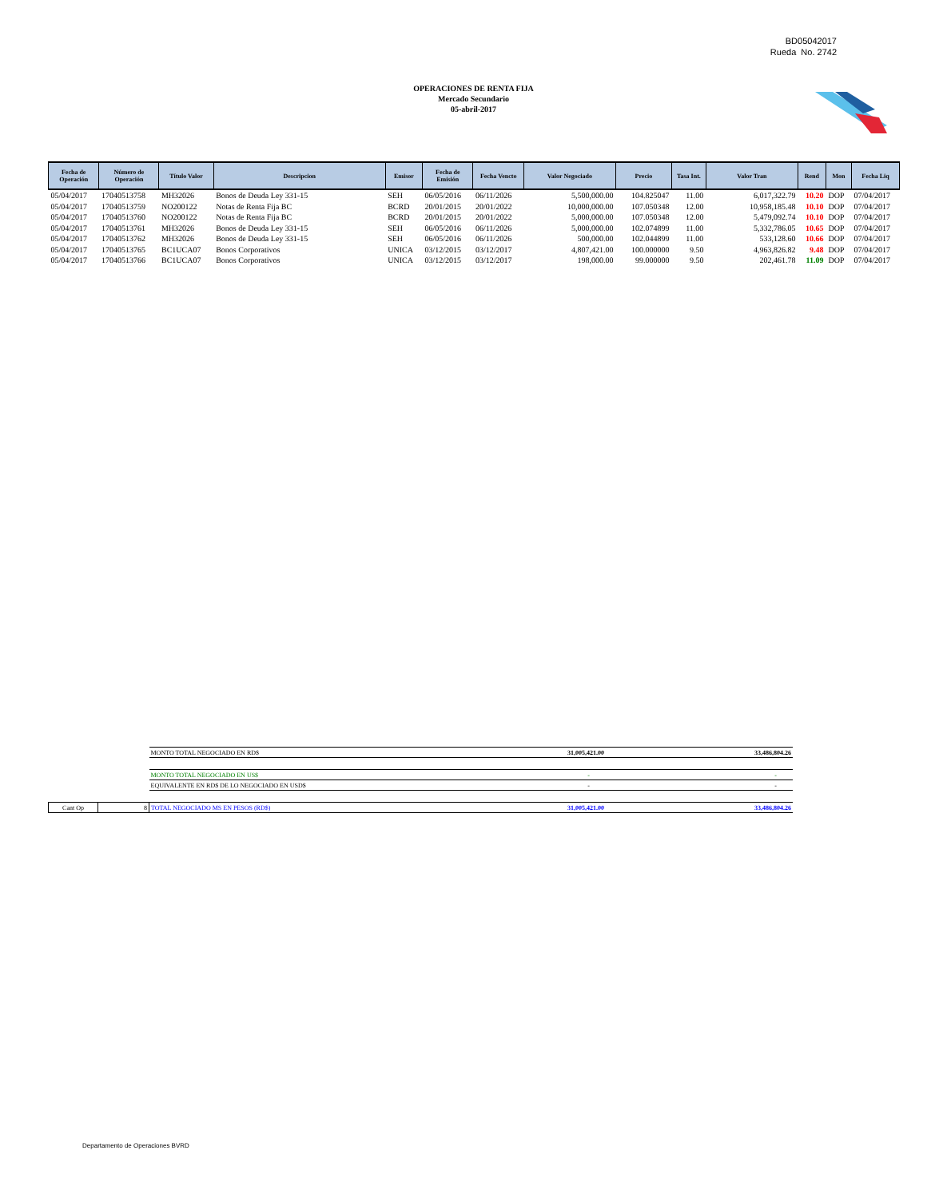BD05042017
Rueda No. 2742
OPERACIONES DE RENTA FIJA
Mercado Secundario
05-abril-2017
| Fecha de Operación | Número de Operación | Título Valor | Descripcion | Emisor | Fecha de Emisión | Fecha Vencto | Valor Negociado | Precio | Tasa Int. | Valor Tran | Rend | Mon | Fecha Liq |
| --- | --- | --- | --- | --- | --- | --- | --- | --- | --- | --- | --- | --- | --- |
| 05/04/2017 | 17040513758 | MH32026 | Bonos de Deuda Ley 331-15 | SEH | 06/05/2016 | 06/11/2026 | 5,500,000.00 | 104.825047 | 11.00 | 6,017,322.79 | 10.20 | DOP | 07/04/2017 |
| 05/04/2017 | 17040513759 | NO200122 | Notas de Renta Fija BC | BCRD | 20/01/2015 | 20/01/2022 | 10,000,000.00 | 107.050348 | 12.00 | 10,958,185.48 | 10.10 | DOP | 07/04/2017 |
| 05/04/2017 | 17040513760 | NO200122 | Notas de Renta Fija BC | BCRD | 20/01/2015 | 20/01/2022 | 5,000,000.00 | 107.050348 | 12.00 | 5,479,092.74 | 10.10 | DOP | 07/04/2017 |
| 05/04/2017 | 17040513761 | MH32026 | Bonos de Deuda Ley 331-15 | SEH | 06/05/2016 | 06/11/2026 | 5,000,000.00 | 102.074899 | 11.00 | 5,332,786.05 | 10.65 | DOP | 07/04/2017 |
| 05/04/2017 | 17040513762 | MH32026 | Bonos de Deuda Ley 331-15 | SEH | 06/05/2016 | 06/11/2026 | 500,000.00 | 102.044899 | 11.00 | 533,128.60 | 10.66 | DOP | 07/04/2017 |
| 05/04/2017 | 17040513765 | BC1UCA07 | Bonos Corporativos | UNICA | 03/12/2015 | 03/12/2017 | 4,807,421.00 | 100.000000 | 9.50 | 4,963,826.82 | 9.48 | DOP | 07/04/2017 |
| 05/04/2017 | 17040513766 | BC1UCA07 | Bonos Corporativos | UNICA | 03/12/2015 | 03/12/2017 | 198,000.00 | 99.000000 | 9.50 | 202,461.78 | 11.09 | DOP | 07/04/2017 |
| | | MONTO TOTAL NEGOCIADO EN RD$ | 31,005,421.00 | 33,486,804.26 |
| | | MONTO TOTAL NEGOCIADO EN US$ | - | - |
| | | EQUIVALENTE EN RD$ DE LO NEGOCIADO EN USD$ | - | - |
| Cant Op | 8 | TOTAL NEGOCIADO MS EN PESOS (RD$) | 31,005,421.00 | 33,486,804.26 |
Departamento de Operaciones BVRD